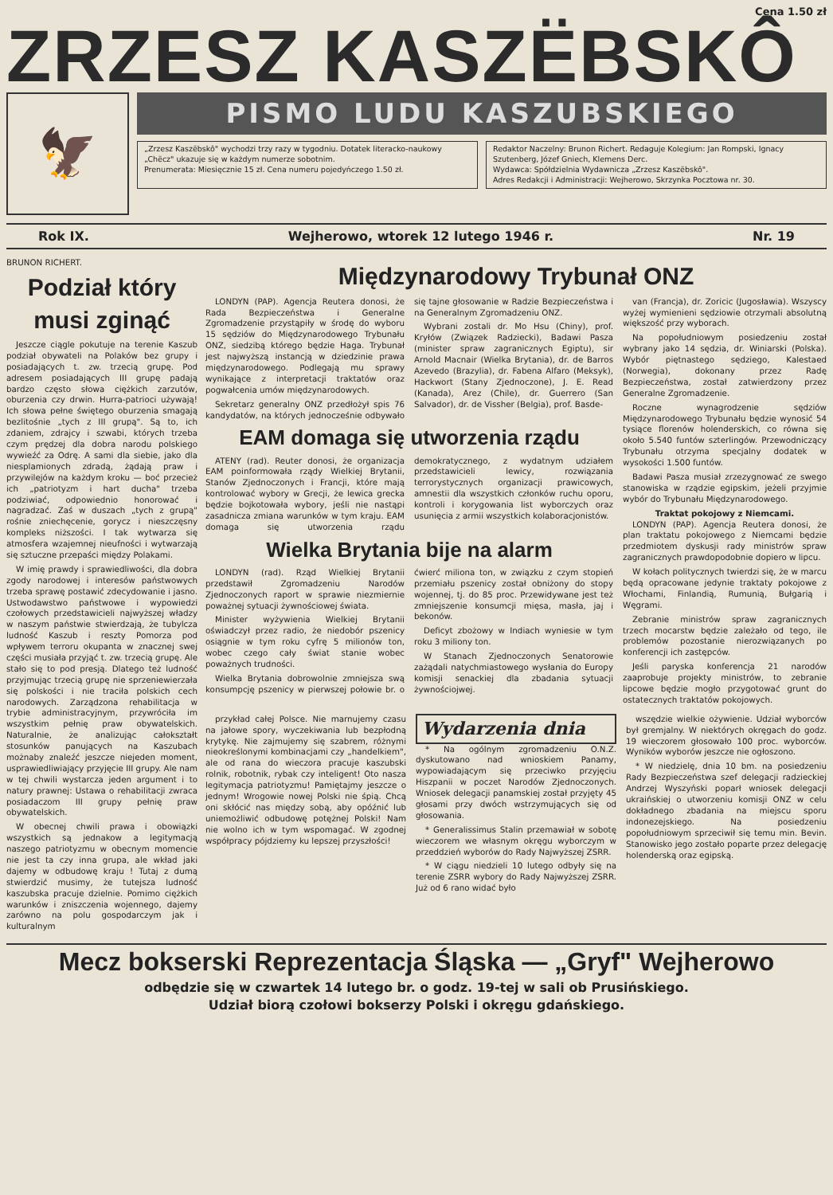Cena 1.50 zł
ZRZESZ KASZËBSKÔ
🦅
PISMO LUDU KASZUBSKIEGO
„Zrzesz Kaszëbskô" wychodzi trzy razy w tygodniu. Dotatek literacko-naukowy „Chëcz" ukazuje się w każdym numerze sobotnim.
Prenumerata: Miesięcznie 15 zł. Cena numeru pojedyńczego 1.50 zł.
Redaktor Naczelny: Brunon Richert. Redaguje Kolegium: Jan Rompski, Ignacy Szutenberg, Józef Gniech, Klemens Derc.
Wydawca: Spółdzielnia Wydawnicza „Zrzesz Kaszëbskô".
Adres Redakcji i Administracji: Wejherowo, Skrzynka Pocztowa nr. 30.
Rok IX. Wejherowo, wtorek 12 lutego 1946 r. Nr. 19
BRUNON RICHERT.
Podział który musi zginąć
Jeszcze ciągle pokutuje na terenie Kaszub podział obywateli na Polaków bez grupy i posiadających t. zw. trzecią grupę. Pod adresem posiadających III grupę padają bardzo często słowa ciężkich zarzutów, oburzenia czy drwin. Hurra-patrioci używają! Ich słowa pełne świętego oburzenia smagają bezlitośnie „tych z III grupą". Są to, ich zdaniem, zdrajcy i szwabi, których trzeba czym prędzej dla dobra narodu polskiego wywieźć za Odrę. A sami dla siebie, jako dla niesplamionych zdradą, żądają praw i przywilejów na każdym kroku — boć przecież ich „patriotyzm i hart ducha" trzeba podziwiać, odpowiednio honorować i nagradzać. Zaś w duszach „tych z grupą" rośnie zniechęcenie, gorycz i nieszczęsny kompleks niższości. I tak wytwarza się atmosfera wzajemnej nieufności i wytwarzają się sztuczne przepaści między Polakami.
W imię prawdy i sprawiedliwości, dla dobra zgody narodowej i interesów państwowych trzeba sprawę postawić zdecydowanie i jasno. Ustwodawstwo państwowe i wypowiedzi czołowych przedstawicieli najwyższej władzy w naszym państwie stwierdzają, że tubylcza ludność Kaszub i reszty Pomorza pod wpływem terroru okupanta w znacznej swej części musiała przyjąć t. zw. trzecią grupę. Ale stało się to pod presją. Dlatego też ludność przyjmując trzecią grupę nie sprzeniewierzała się polskości i nie traciła polskich cech narodowych. Zarządzona rehabilitacja w trybie administracyjnym, przywróciła im wszystkim pełnię praw obywatelskich. Naturalnie, że analizując całokształt stosunków panujących na Kaszubach możnaby znaleźć jeszcze niejeden moment, usprawiedliwiający przyjęcie III grupy. Ale nam w tej chwili wystarcza jeden argument i to natury prawnej: Ustawa o rehabilitacji zwraca posiadaczom III grupy pełnię praw obywatelskich.
W obecnej chwili prawa i obowiązki wszystkich są jednakow a legitymacją naszego patriotyzmu w obecnym momencie nie jest ta czy inna grupa, ale wkład jaki dajemy w odbudowę kraju ! Tutaj z dumą stwierdzić musimy, że tutejsza ludność kaszubska pracuje dzielnie. Pomimo ciężkich warunków i zniszczenia wojennego, dajemy zarówno na polu gospodarczym jak i kulturalnym
Międzynarodowy Trybunał ONZ
LONDYN (PAP). Agencja Reutera donosi, że Rada Bezpieczeństwa i Generalne Zgromadzenie przystąpiły w środę do wyboru 15 sędziów do Międzynarodowego Trybunału ONZ, siedzibą którego będzie Haga. Trybunał jest najwyższą instancją w dziedzinie prawa międzynarodowego. Podlegają mu sprawy wynikające z interpretacji traktatów oraz pogwałcenia umów międzynarodowych.
Sekretarz generalny ONZ przedłożył spis 76 kandydatów, na których jednocześnie odbywało się tajne głosowanie w Radzie Bezpieczeństwa i na Generalnym Zgromadzeniu ONZ.
Wybrani zostali dr. Mo Hsu (Chiny), prof. Kryłów (Związek Radziecki), Badawi Pasza (minister spraw zagranicznych Egiptu), sir Arnold Macnair (Wielka Brytania), dr. de Barros Azevedo (Brazylia), dr. Fabena Alfaro (Meksyk), Hackwort (Stany Zjednoczone), J. E. Read (Kanada), Arez (Chile), dr. Guerrero (San Salvador), dr. de Vissher (Belgia), prof. Basde-
EAM domaga się utworzenia rządu
ATENY (rad). Reuter donosi, że organizacja EAM poinformowała rządy Wielkiej Brytanii, Stanów Zjednoczonych i Francji, które mają kontrolować wybory w Grecji, że lewica grecka będzie bojkotowała wybory, jeśli nie nastąpi zasadnicza zmiana warunków w tym kraju. EAM domaga się utworzenia rządu demokratycznego, z wydatnym udziałem przedstawicieli lewicy, rozwiązania terrorystycznych organizacji prawicowych, amnestii dla wszystkich członków ruchu oporu, kontroli i korygowania list wyborczych oraz usunięcia z armii wszystkich kolaboracjonistów.
Wielka Brytania bije na alarm
LONDYN (rad). Rząd Wielkiej Brytanii przedstawił Zgromadzeniu Narodów Zjednoczonych raport w sprawie niezmiernie poważnej sytuacji żywnościowej świata.
Minister wyżywienia Wielkiej Brytanii oświadczył przez radio, że niedobór pszenicy osiągnie w tym roku cyfrę 5 milionów ton, wobec czego cały świat stanie wobec poważnych trudności.
Wielka Brytania dobrowolnie zmniejsza swą konsumpcję pszenicy w pierwszej połowie br. o ćwierć miliona ton, w związku z czym stopień przemiału pszenicy został obniżony do stopy wojennej, tj. do 85 proc. Przewidywane jest też zmniejszenie konsumcji mięsa, masła, jaj i bekonów.
Deficyt zbożowy w Indiach wyniesie w tym roku 3 miliony ton.
W Stanach Zjednoczonych Senatorowie zażądali natychmiastowego wysłania do Europy komisji senackiej dla zbadania sytuacji żywnościojwej.
van (Francja), dr. Zoricic (Jugosławia). Wszyscy wyżej wymienieni sędziowie otrzymali absolutną większość przy wyborach.
Na popołudniowym posiedzeniu został wybrany jako 14 sędzia, dr. Winiarski (Polska). Wybór piętnastego sędziego, Kalestaed (Norwegia), dokonany przez Radę Bezpieczeństwa, został zatwierdzony przez Generalne Zgromadzenie.
Roczne wynagrodzenie sędziów Międzynarodowego Trybunału będzie wynosić 54 tysiące florenów holenderskich, co równa się około 5.540 funtów szterlingów. Przewodniczący Trybunału otrzyma specjalny dodatek w wysokości 1.500 funtów.
Badawi Pasza musiał zrzezygnować ze swego stanowiska w rządzie egipskim, jeżeli przyjmie wybór do Trybunału Międzynarodowego.
Traktat pokojowy z Niemcami.
LONDYN (PAP). Agencja Reutera donosi, że plan traktatu pokojowego z Niemcami będzie przedmiotem dyskusji rady ministrów spraw zagranicznych prawdopodobnie dopiero w lipcu.
W kołach politycznych twierdzi się, że w marcu będą opracowane jedynie traktaty pokojowe z Włochami, Finlandią, Rumunią, Bułgarią i Węgrami.
Zebranie ministrów spraw zagranicznych trzech mocarstw będzie zależało od tego, ile problemów pozostanie nierozwiązanych po konferencji ich zastępców.
Jeśli paryska konferencja 21 narodów zaaprobuje projekty ministrów, to zebranie lipcowe będzie mogło przygotować grunt do ostatecznych traktatów pokojowych.
przykład całej Polsce. Nie marnujemy czasu na jałowe spory, wyczekiwania lub bezpłodną krytykę. Nie zajmujemy się szabrem, różnymi nieokreślonymi kombinacjami czy „handelkiem", ale od rana do wieczora pracuje kaszubski rolnik, robotnik, rybak czy inteligent! Oto nasza legitymacja patriotyzmu! Pamiętajmy jeszcze o jednym! Wrogowie nowej Polski nie śpią. Chcą oni skłócić nas między sobą, aby opóźnić lub uniemożliwić odbudowę potężnej Polski! Nam nie wolno ich w tym wspomagać. W zgodnej współpracy pójdziemy ku lepszej przyszłości!
Wydarzenia dnia
* Na ogólnym zgromadzeniu O.N.Z. dyskutowano nad wnioskiem Panamy, wypowiadającym się przeciwko przyjęciu Hiszpanii w poczet Narodów Zjednoczonych. Wniosek delegacji panamskiej został przyjęty 45 głosami przy dwóch wstrzymujących się od głosowania.
* Generalissimus Stalin przemawiał w sobotę wieczorem we własnym okręgu wyborczym w przeddzień wyborów do Rady Najwyższej ZSRR.
* W ciągu niedzieli 10 lutego odbyły się na terenie ZSRR wybory do Rady Najwyższej ZSRR. Już od 6 rano widać było
wszędzie wielkie ożywienie. Udział wyborców był gremjalny. W niektórych okręgach do godz. 19 wieczorem głosowało 100 proc. wyborców. Wyników wyborów jeszcze nie ogłoszono.
* W niedzielę, dnia 10 bm. na posiedzeniu Rady Bezpieczeństwa szef delegacji radzieckiej Andrzej Wyszyński poparł wniosek delegacji ukraińskiej o utworzeniu komisji ONZ w celu dokładnego zbadania na miejscu sporu indonezejskiego. Na posiedzeniu popołudniowym sprzeciwił się temu min. Bevin. Stanowisko jego zostało poparte przez delegację holenderską oraz egipską.
Mecz bokserski Reprezentacja Śląska — „Gryf" Wejherowo
odbędzie się w czwartek 14 lutego br. o godz. 19-tej w sali ob Prusińskiego.
Udział biorą czołowi bokserzy Polski i okręgu gdańskiego.